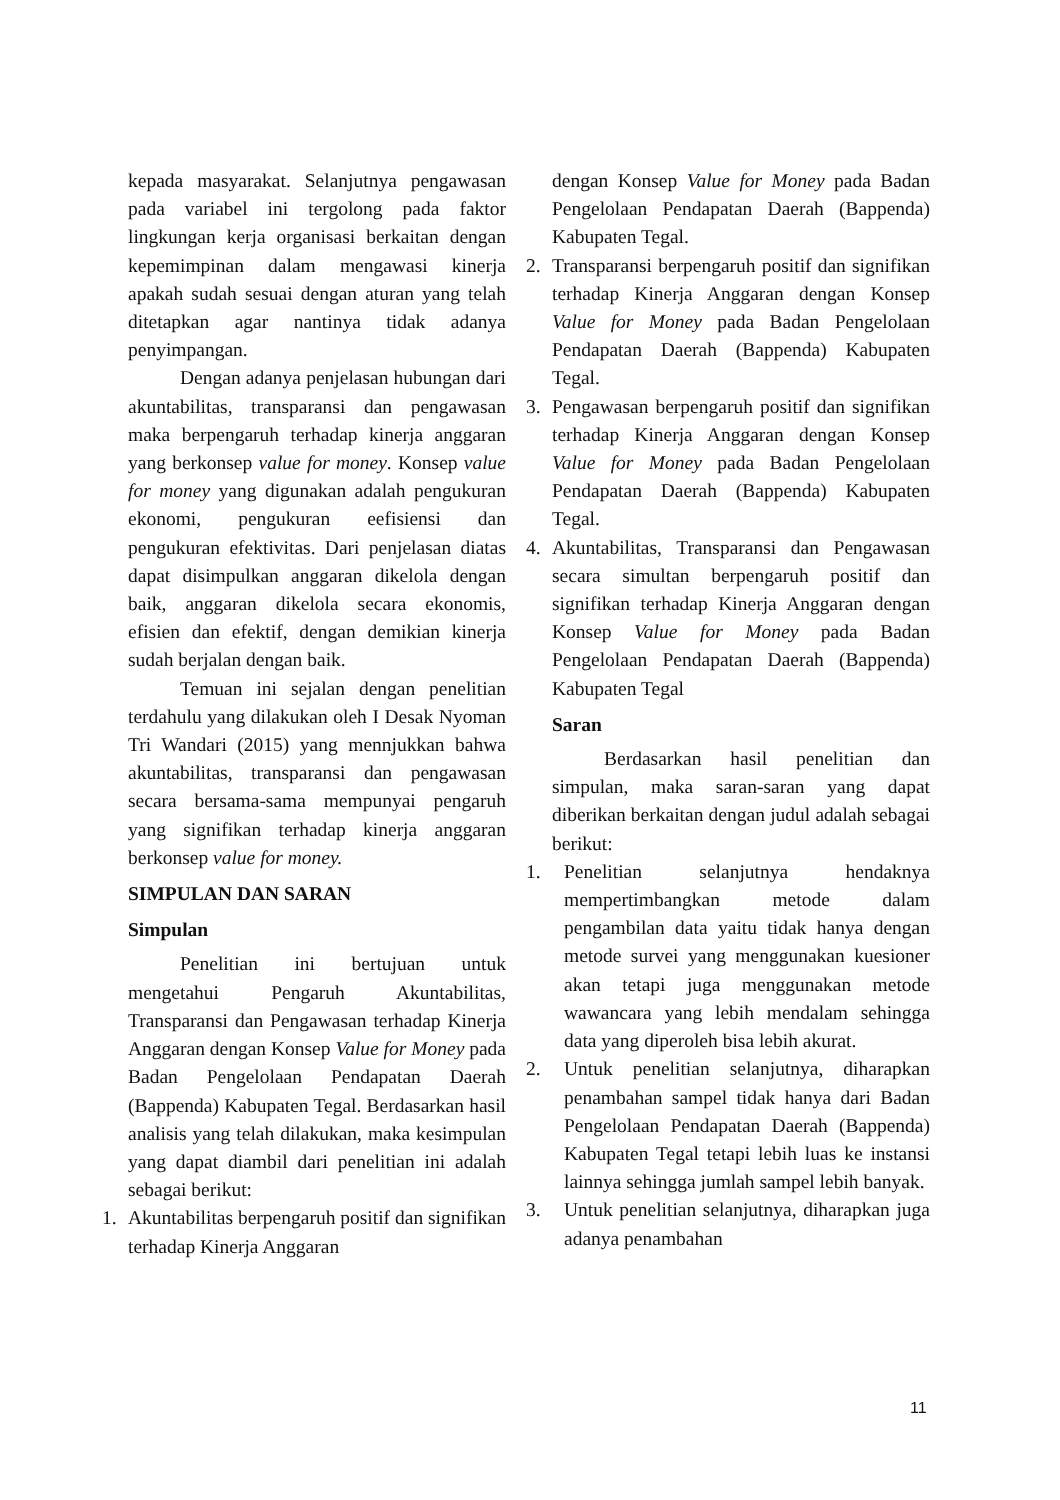kepada masyarakat. Selanjutnya pengawasan pada variabel ini tergolong pada faktor lingkungan kerja organisasi berkaitan dengan kepemimpinan dalam mengawasi kinerja apakah sudah sesuai dengan aturan yang telah ditetapkan agar nantinya tidak adanya penyimpangan.
Dengan adanya penjelasan hubungan dari akuntabilitas, transparansi dan pengawasan maka berpengaruh terhadap kinerja anggaran yang berkonsep value for money. Konsep value for money yang digunakan adalah pengukuran ekonomi, pengukuran eefisiensi dan pengukuran efektivitas. Dari penjelasan diatas dapat disimpulkan anggaran dikelola dengan baik, anggaran dikelola secara ekonomis, efisien dan efektif, dengan demikian kinerja sudah berjalan dengan baik.
Temuan ini sejalan dengan penelitian terdahulu yang dilakukan oleh I Desak Nyoman Tri Wandari (2015) yang mennjukkan bahwa akuntabilitas, transparansi dan pengawasan secara bersama-sama mempunyai pengaruh yang signifikan terhadap kinerja anggaran berkonsep value for money.
SIMPULAN DAN SARAN
Simpulan
Penelitian ini bertujuan untuk mengetahui Pengaruh Akuntabilitas, Transparansi dan Pengawasan terhadap Kinerja Anggaran dengan Konsep Value for Money pada Badan Pengelolaan Pendapatan Daerah (Bappenda) Kabupaten Tegal. Berdasarkan hasil analisis yang telah dilakukan, maka kesimpulan yang dapat diambil dari penelitian ini adalah sebagai berikut:
1. Akuntabilitas berpengaruh positif dan signifikan terhadap Kinerja Anggaran
dengan Konsep Value for Money pada Badan Pengelolaan Pendapatan Daerah (Bappenda) Kabupaten Tegal.
2. Transparansi berpengaruh positif dan signifikan terhadap Kinerja Anggaran dengan Konsep Value for Money pada Badan Pengelolaan Pendapatan Daerah (Bappenda) Kabupaten Tegal.
3. Pengawasan berpengaruh positif dan signifikan terhadap Kinerja Anggaran dengan Konsep Value for Money pada Badan Pengelolaan Pendapatan Daerah (Bappenda) Kabupaten Tegal.
4. Akuntabilitas, Transparansi dan Pengawasan secara simultan berpengaruh positif dan signifikan terhadap Kinerja Anggaran dengan Konsep Value for Money pada Badan Pengelolaan Pendapatan Daerah (Bappenda) Kabupaten Tegal
Saran
Berdasarkan hasil penelitian dan simpulan, maka saran-saran yang dapat diberikan berkaitan dengan judul adalah sebagai berikut:
1. Penelitian selanjutnya hendaknya mempertimbangkan metode dalam pengambilan data yaitu tidak hanya dengan metode survei yang menggunakan kuesioner akan tetapi juga menggunakan metode wawancara yang lebih mendalam sehingga data yang diperoleh bisa lebih akurat.
2. Untuk penelitian selanjutnya, diharapkan penambahan sampel tidak hanya dari Badan Pengelolaan Pendapatan Daerah (Bappenda) Kabupaten Tegal tetapi lebih luas ke instansi lainnya sehingga jumlah sampel lebih banyak.
3. Untuk penelitian selanjutnya, diharapkan juga adanya penambahan
11